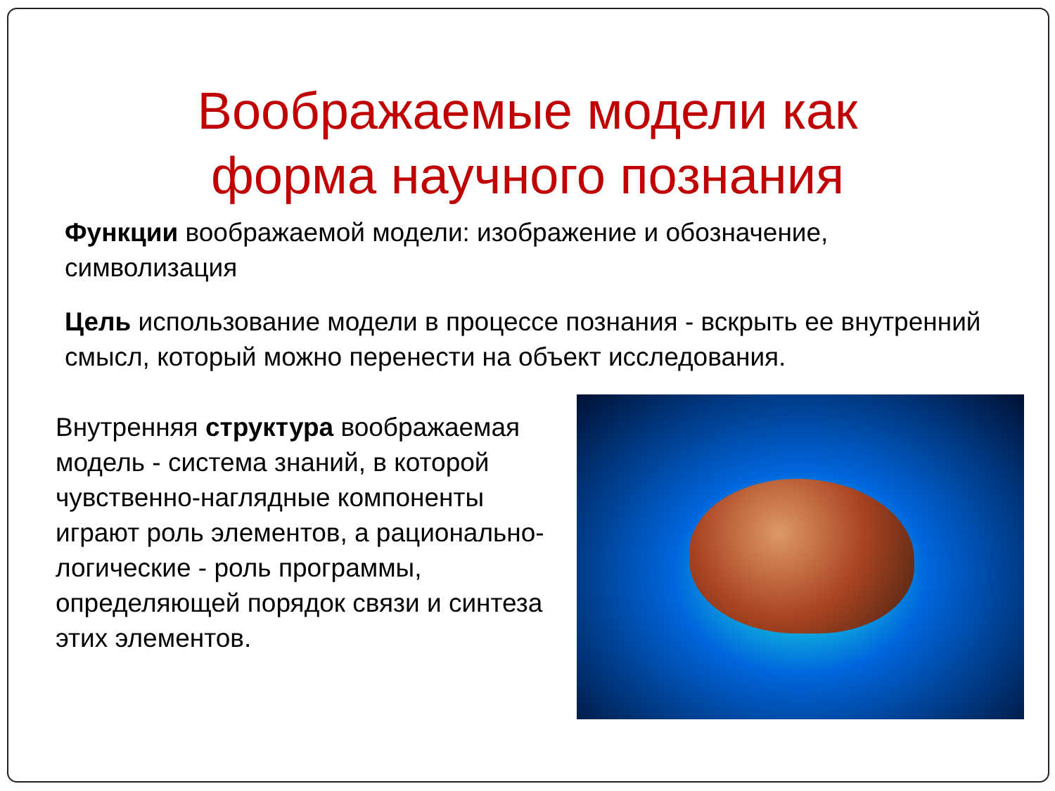Воображаемые модели как
форма научного познания
Функции воображаемой модели: изображение и обозначение, символизация
Цель использование модели в процессе познания - вскрыть ее внутренний смысл, который можно перенести на объект исследования.
Внутренняя структура воображаемая модель - система знаний, в которой чувственно-наглядные компоненты играют роль элементов, а рационально-логические - роль программы, определяющей порядок связи и синтеза этих элементов.